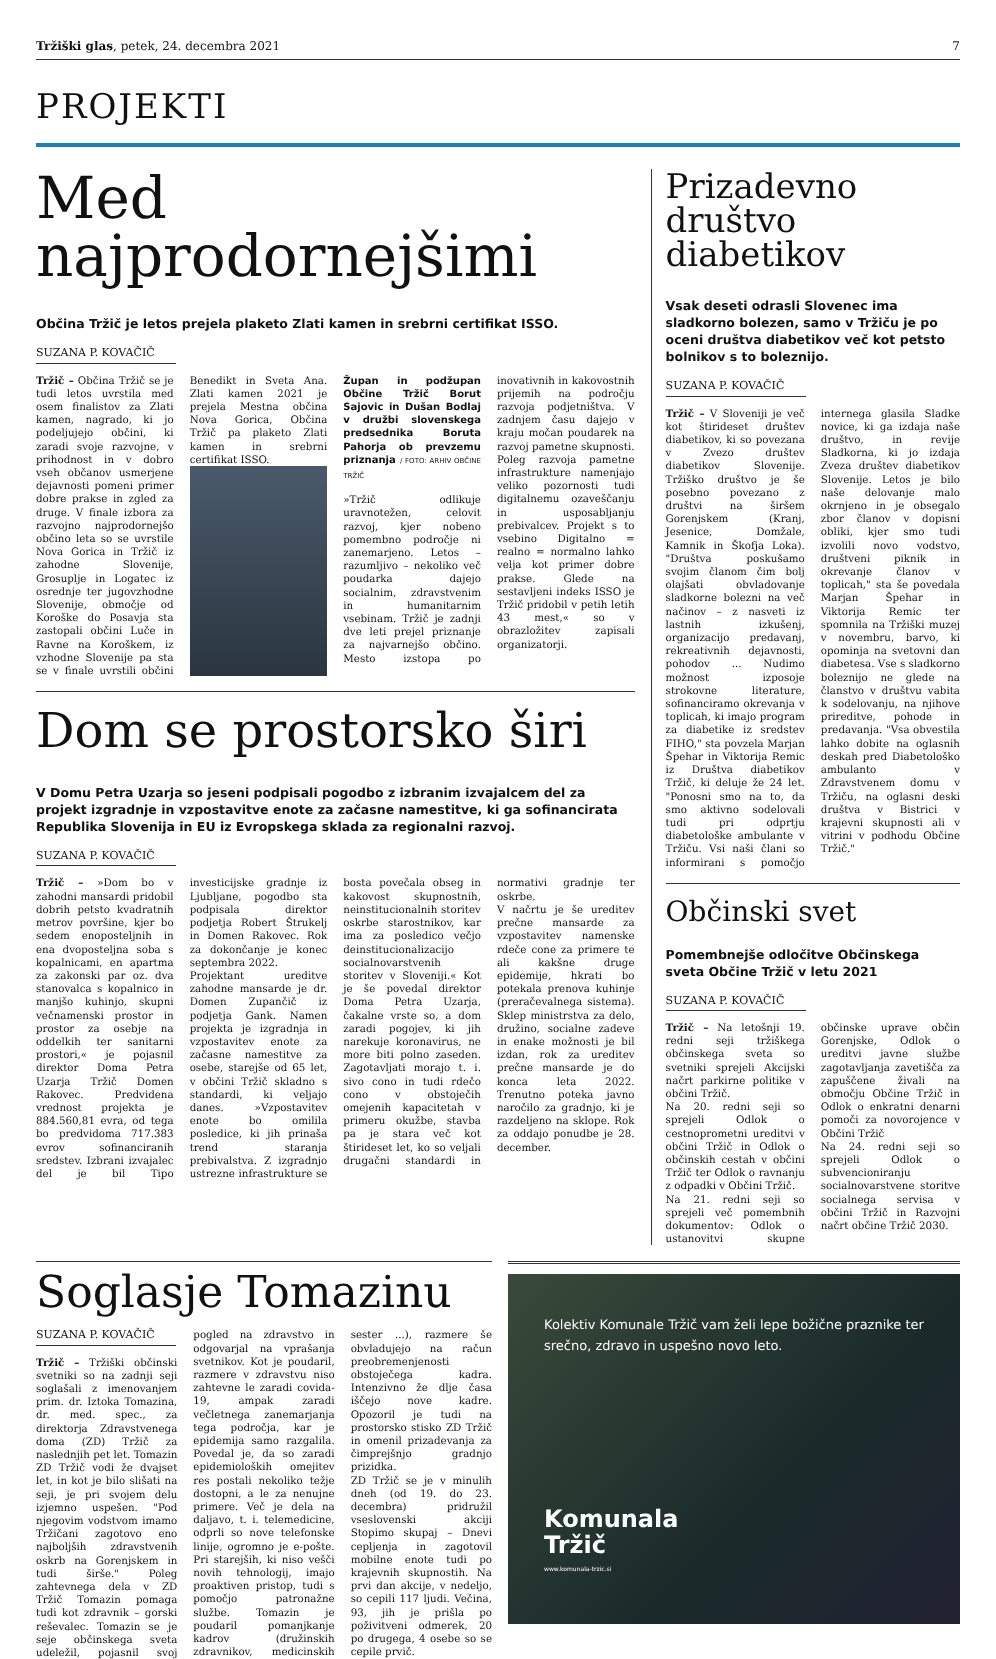Tržiški glas, petek, 24. decembra 2021 7
PROJEKTI
Med najprodornejšimi
Občina Tržič je letos prejela plaketo Zlati kamen in srebrni certifikat ISSO.
SUZANA P. KOVAČIČ
Tržič – Občina Tržič se je tudi letos uvrstila med osem finalistov za Zlati kamen, nagrado, ki jo podeljujejo občini, ki zaradi svoje razvojne, v prihodnost in v dobro vseh občanov usmerjene dejavnosti pomeni primer dobre prakse in zgled za druge. V finale izbora za razvojno najprodornejšo občino leta so se uvrstile Nova Gorica in Tržič iz zahodne Slovenije, Grosuplje in Logatec iz osrednje ter jugovzhodne Slovenije, območje od Koroške do Posavja sta zastopali občini Luče in Ravne na Koroškem, iz vzhodne Slovenije pa sta se v finale uvrstili občini Benedikt in Sveta Ana. Zlati kamen 2021 je prejela Mestna občina Nova Gorica, Občina Tržič pa plaketo Zlati kamen in srebrni certifikat ISSO.
Župan in podžupan Občine Tržič Borut Sajovic in Dušan Bodlaj v družbi slovenskega predsednika Boruta Pahorja ob prevzemu priznanja / FOTO: ARHIV OBČINE TRŽIČ
»Tržič odlikuje uravnotežen, celovit razvoj, kjer nobeno pomembno področje ni zanemarjeno. Letos – razumljivo – nekoliko več poudarka dajejo socialnim, zdravstvenim in humanitarnim vsebinam. Tržič je zadnji dve leti prejel priznanje za najvarnejšo občino. Mesto izstopa po inovativnih in kakovostnih prijemih na področju razvoja podjetništva. V zadnjem času dajejo v kraju močan poudarek na razvoj pametne skupnosti. Poleg razvoja pametne infrastrukture namenjajo veliko pozornosti tudi digitalnemu ozaveščanju in usposabljanju prebivalcev. Projekt s to vsebino Digitalno = realno = normalno lahko velja kot primer dobre prakse. Glede na sestavljeni indeks ISSO je Tržič pridobil v petih letih 43 mest,« so v obrazložitev zapisali organizatorji.
Dom se prostorsko širi
V Domu Petra Uzarja so jeseni podpisali pogodbo z izbranim izvajalcem del za projekt izgradnje in vzpostavitve enote za začasne namestitve, ki ga sofinancirata Republika Slovenija in EU iz Evropskega sklada za regionalni razvoj.
SUZANA P. KOVAČIČ
Tržič – »Dom bo v zahodni mansardi pridobil dobrih petsto kvadratnih metrov površine, kjer bo sedem enoposteljnih in ena dvoposteljna soba s kopalnicami, en apartma za zakonski par oz. dva stanovalca s kopalnico in manjšo kuhinjo, skupni večnamenski prostor in prostor za osebje na oddelkih ter sanitarni prostori,« je pojasnil direktor Doma Petra Uzarja Tržič Domen Rakovec. Predvidena vrednost projekta je 884.560,81 evra, od tega bo predvidoma 717.383 evrov sofinanciranih sredstev. Izbrani izvajalec del je bil Tipo investicijske gradnje iz Ljubljane, pogodbo sta podpisala direktor podjetja Robert Štrukelj in Domen Rakovec. Rok za dokončanje je konec septembra 2022.
Projektant ureditve zahodne mansarde je dr. Domen Zupančič iz podjetja Gank. Namen projekta je izgradnja in vzpostavitev enote za začasne namestitve za osebe, starejše od 65 let, v občini Tržič skladno s standardi, ki veljajo danes. »Vzpostavitev enote bo omilila posledice, ki jih prinaša trend staranja prebivalstva. Z izgradnjo ustrezne infrastrukture se bosta povečala obseg in kakovost skupnostnih, neinstitucionalnih storitev oskrbe starostnikov, kar ima za posledico večjo deinstitucionalizacijo socialnovarstvenih storitev v Sloveniji.« Kot je še povedal direktor Doma Petra Uzarja, čakalne vrste so, a dom zaradi pogojev, ki jih narekuje koronavirus, ne more biti polno zaseden. Zagotavljati morajo t. i. sivo cono in tudi rdečo cono v obstoječih omejenih kapacitetah v primeru okužbe, stavba pa je stara več kot štirideset let, ko so veljali drugačni standardi in normativi gradnje ter oskrbe.
V načrtu je še ureditev prečne mansarde za vzpostavitev namenske rdeče cone za primere te ali kakšne druge epidemije, hkrati bo potekala prenova kuhinje (preračevalnega sistema). Sklep ministrstva za delo, družino, socialne zadeve in enake možnosti je bil izdan, rok za ureditev prečne mansarde je do konca leta 2022. Trenutno poteka javno naročilo za gradnjo, ki je razdeljeno na sklope. Rok za oddajo ponudbe je 28. december.
Prizadevno društvo diabetikov
Vsak deseti odrasli Slovenec ima sladkorno bolezen, samo v Tržiču je po oceni društva diabetikov več kot petsto bolnikov s to boleznijo.
SUZANA P. KOVAČIČ
Tržič – V Sloveniji je več kot štirideset društev diabetikov, ki so povezana v Zvezo društev diabetikov Slovenije. Tržiško društvo je še posebno povezano z društvi na širšem Gorenjskem (Kranj, Jesenice, Domžale, Kamnik in Škofja Loka). "Društva poskušamo svojim članom čim bolj olajšati obvladovanje sladkorne bolezni na več načinov – z nasveti iz lastnih izkušenj, organizacijo predavanj, rekreativnih dejavnosti, pohodov ... Nudimo možnost izposoje strokovne literature, sofinanciramo okrevanja v toplicah, ki imajo program za diabetike iz sredstev FIHO," sta povzela Marjan Špehar in Viktorija Remic iz Društva diabetikov Tržič, ki deluje že 24 let. "Ponosni smo na to, da smo aktivno sodelovali tudi pri odprtju diabetološke ambulante v Tržiču. Vsi naši člani so informirani s pomočjo internega glasila Sladke novice, ki ga izdaja naše društvo, in revije Sladkorna, ki jo izdaja Zveza društev diabetikov Slovenije. Letos je bilo naše delovanje malo okrnjeno in je obsegalo zbor članov v dopisni obliki, kjer smo tudi izvolili novo vodstvo, društveni piknik in okrevanje članov v toplicah," sta še povedala Marjan Špehar in Viktorija Remic ter spomnila na Tržiški muzej v novembru, barvo, ki opominja na svetovni dan diabetesa. Vse s sladkorno boleznijo ne glede na članstvo v društvu vabita k sodelovanju, na njihove prireditve, pohode in predavanja. "Vsa obvestila lahko dobite na oglasnih deskah pred Diabetološko ambulanto v Zdravstvenem domu v Tržiču, na oglasni deski društva v Bistrici v krajevni skupnosti ali v vitrini v podhodu Občine Tržič."
Občinski svet
Pomembnejše odločitve Občinskega sveta Občine Tržič v letu 2021
SUZANA P. KOVAČIČ
Tržič – Na letošnji 19. redni seji tržiškega občinskega sveta so svetniki sprejeli Akcijski načrt parkirne politike v občini Tržič.
Na 20. redni seji so sprejeli Odlok o cestnoprometni ureditvi v občini Tržič in Odlok o občinskih cestah v občini Tržič ter Odlok o ravnanju z odpadki v Občini Tržič.
Na 21. redni seji so sprejeli več pomembnih dokumentov: Odlok o ustanovitvi skupne občinske uprave občin Gorenjske, Odlok o ureditvi javne službe zagotavljanja zavetišča za zapuščene živali na območju Občine Tržič in Odlok o enkratni denarni pomoči za novorojence v Občini Tržič
Na 24. redni seji so sprejeli Odlok o subvencioniranju socialnovarstvene storitve socialnega servisa v občini Tržič in Razvojni načrt občine Tržič 2030.
Soglasje Tomazinu
SUZANA P. KOVAČIČ
Tržič – Tržiški občinski svetniki so na zadnji seji soglašali z imenovanjem prim. dr. Iztoka Tomazina, dr. med. spec., za direktorja Zdravstvenega doma (ZD) Tržič za naslednjih pet let. Tomazin ZD Tržič vodi že dvajset let, in kot je bilo slišati na seji, je pri svojem delu izjemno uspešen. "Pod njegovim vodstvom imamo Tržičani zagotovo eno najboljših zdravstvenih oskrb na Gorenjskem in tudi širše." Poleg zahtevnega dela v ZD Tržič Tomazin pomaga tudi kot zdravnik – gorski reševalec. Tomazin se je seje občinskega sveta udeležil, pojasnil svoj pogled na zdravstvo in odgovarjal na vprašanja svetnikov. Kot je poudaril, razmere v zdravstvu niso zahtevne le zaradi covida-19, ampak zaradi večletnega zanemarjanja tega področja, kar je epidemija samo razgalila. Povedal je, da so zaradi epidemioloških omejitev res postali nekoliko težje dostopni, a le za nenujne primere. Več je dela na daljavo, t. i. telemedicine, odprli so nove telefonske linije, ogromno je e-pošte. Pri starejših, ki niso vešči novih tehnologij, imajo proaktiven pristop, tudi s pomočjo patronažne službe. Tomazin je poudaril pomanjkanje kadrov (družinskih zdravnikov, medicinskih sester ...), razmere še obvladujejo na račun preobremenjenosti obstoječega kadra. Intenzivno že dlje časa iščejo nove kadre. Opozoril je tudi na prostorsko stisko ZD Tržič in omenil prizadevanja za čimprejšnjo gradnjo prizidka.
ZD Tržič se je v minulih dneh (od 19. do 23. decembra) pridružil vseslovenski akciji Stopimo skupaj – Dnevi cepljenja in zagotovil mobilne enote tudi po krajevnih skupnostih. Na prvi dan akcije, v nedeljo, so cepili 117 ljudi. Večina, 93, jih je prišla po poživitveni odmerek, 20 po drugega, 4 osebe so se cepile prvič.
Kolektiv Komunale Tržič vam želi lepe božične praznike ter srečno, zdravo in uspešno novo leto.
Komunala
Tržič
www.komunala-trzic.si